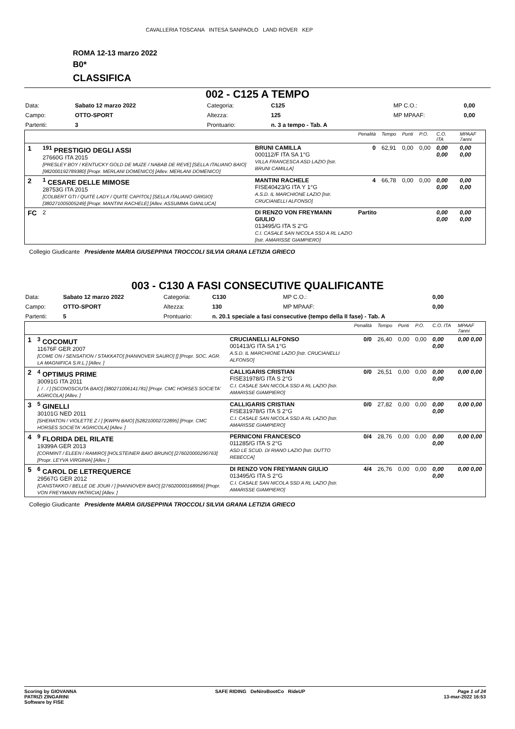CAVALLERIA TOSCANA INTESA SANPAOLO LAND ROVER KEP
ROMA 12-13 marzo 2022
B0*
CLASSIFICA
002 - C125 A TEMPO
| Data: | Sabato 12 marzo 2022 | Categoria: | C125 | MP C.O.: | 0,00 |
| Campo: | OTTO-SPORT | Altezza: | 125 | MP MPAAF: | 0,00 |
| Partenti: | 3 | Prontuario: | n. 3 a tempo - Tab. A | | |
| | | | Penalità | Tempo | Punti | P.O. | C.O. ITA | MPAAF 7anni |
| 1 | <sup>191</sup> PRESTIGIO DEGLI ASSI 27660G ITA 2015 [PRESLEY BOY / KENTUCKY GOLD DE MUZE / NABAB DE REVE] [SELLA ITALIANO BAIO] [982000192789380] [Propr. MERLANI DOMENICO] [Allev. MERLANI DOMENICO] | BRUNI CAMILLA 000112/F ITA SA 1°G VILLA FRANCESCA ASD LAZIO [Istr. BRUNI CAMILLA] | 0 | 62,91 | 0,00 | 0,00 | 0,00 0,00 | 0,00 0,00 |
| 2 | <sup>1</sup> CESARE DELLE MIMOSE 28753G ITA 2015 [COLBERT GTI / QUITE LADY / QUITE CAPITOL] [SELLA ITALIANO GRIGIO] [380271005005249] [Propr. MANTINI RACHELE] [Allev. ASSUMMA GIANLUCA] | MANTINI RACHELE FISE40423/G ITA Y 1°G A.S.D. IL MARCHIONE LAZIO [Istr. CRUCIANELLI ALFONSO] | 4 | 66,78 | 0,00 | 0,00 | 0,00 0,00 | 0,00 0,00 |
| FC | 2 | DI RENZO VON FREYMANN GIULIO 013495/G ITA S 2°G C.I. CASALE SAN NICOLA SSD A RL LAZIO [Istr. AMARISSE GIAMPIERO] | Partito | | | | 0,00 0,00 | 0,00 0,00 |
Collegio Giudicante Presidente MARIA GIUSEPPINA TROCCOLI SILVIA GRANA LETIZIA GRIECO
003 - C130 A FASI CONSECUTIVE QUALIFICANTE
| Data: | Sabato 12 marzo 2022 | Categoria: | C130 | MP C.O.: | 0,00 |
| Campo: | OTTO-SPORT | Altezza: | 130 | MP MPAAF: | 0,00 |
| Partenti: | 5 | Prontuario: | n. 20.1 speciale a fasi consecutive (tempo della II fase) - Tab. A | | |
| | | | Penalità | Tempo | Punti | P.O. | C.O. ITA | MPAAF 7anni |
| 1 | <sup>3</sup> COCOMUT 11676F GER 2007 [COME ON / SENSATION / STAKKATO] [HANNOVER SAURO] [] [Propr. SOC. AGR. LA MAGNIFICA S.R.L.] [Allev. ] | CRUCIANELLI ALFONSO 001413/G ITA SA 1°G A.S.D. IL MARCHIONE LAZIO [Istr. CRUCIANELLI ALFONSO] | 0/0 | 26,40 | 0,00 | 0,00 | 0,00 0,00 | 0,00 0,00 |
| 2 | <sup>4</sup> OPTIMUS PRIME 30091G ITA 2011 [. / . / ] [SCONOSCIUTA BAIO] [380271006141781] [Propr. CMC HORSES SOCIETA' AGRICOLA] [Allev. ] | CALLIGARIS CRISTIAN FISE31978/G ITA S 2°G C.I. CASALE SAN NICOLA SSD A RL LAZIO [Istr. AMARISSE GIAMPIERO] | 0/0 | 26,51 | 0,00 | 0,00 | 0,00 0,00 | 0,00 0,00 |
| 3 | <sup>5</sup> GINELLI 30101G NED 2011 [SHERATON / VIOLETTE Z / ] [KWPN BAIO] [528210002722895] [Propr. CMC HORSES SOCIETA' AGRICOLA] [Allev. ] | CALLIGARIS CRISTIAN FISE31978/G ITA S 2°G C.I. CASALE SAN NICOLA SSD A RL LAZIO [Istr. AMARISSE GIAMPIERO] | 0/0 | 27,82 | 0,00 | 0,00 | 0,00 0,00 | 0,00 0,00 |
| 4 | <sup>9</sup> FLORIDA DEL RILATE 19399A GER 2013 [CORMINT / ELEEN / RAMIRO] [HOLSTEINER BAIO BRUNO] [276020000290763] [Propr. LEYVA VIRGINIA] [Allev. ] | PERNICONI FRANCESCO 011285/G ITA S 2°G ASD LE SCUD. DI RIANO LAZIO [Istr. DUTTO REBECCA] | 0/4 | 28,76 | 0,00 | 0,00 | 0,00 0,00 | 0,00 0,00 |
| 5 | <sup>6</sup> CAROL DE LETREQUERCE 29567G GER 2012 [CANSTAKKO / BELLE DE JOUR / ] [HANNOVER BAIO] [276020000168956] [Propr. VON FREYMANN PATRICIA] [Allev. ] | DI RENZO VON FREYMANN GIULIO 013495/G ITA S 2°G C.I. CASALE SAN NICOLA SSD A RL LAZIO [Istr. AMARISSE GIAMPIERO] | 4/4 | 26,76 | 0,00 | 0,00 | 0,00 0,00 | 0,00 0,00 |
Collegio Giudicante Presidente MARIA GIUSEPPINA TROCCOLI SILVIA GRANA LETIZIA GRIECO
Scoring by GIOVANNA
PATRIZI ZINGARINI
Software by FISE
SAFE RIDING DeNiroBootCo RideUP
Page 1 of 24
13-mar-2022 16:53